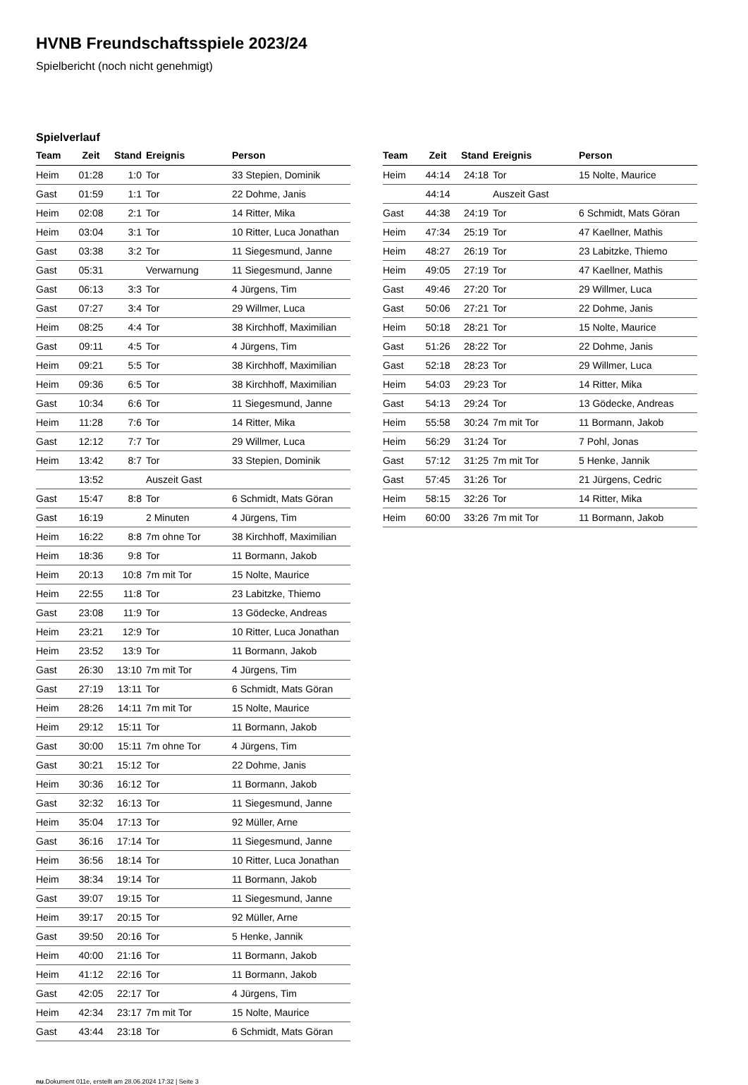HVNB Freundschaftsspiele 2023/24
Spielbericht (noch nicht genehmigt)
Spielverlauf
| Team | Zeit | Stand | Ereignis | Person |
| --- | --- | --- | --- | --- |
| Heim | 01:28 | 1:0 | Tor | 33 Stepien, Dominik |
| Gast | 01:59 | 1:1 | Tor | 22 Dohme, Janis |
| Heim | 02:08 | 2:1 | Tor | 14 Ritter, Mika |
| Heim | 03:04 | 3:1 | Tor | 10 Ritter, Luca Jonathan |
| Gast | 03:38 | 3:2 | Tor | 11 Siegesmund, Janne |
| Gast | 05:31 | | Verwarnung | 11 Siegesmund, Janne |
| Gast | 06:13 | 3:3 | Tor | 4 Jürgens, Tim |
| Gast | 07:27 | 3:4 | Tor | 29 Willmer, Luca |
| Heim | 08:25 | 4:4 | Tor | 38 Kirchhoff, Maximilian |
| Gast | 09:11 | 4:5 | Tor | 4 Jürgens, Tim |
| Heim | 09:21 | 5:5 | Tor | 38 Kirchhoff, Maximilian |
| Heim | 09:36 | 6:5 | Tor | 38 Kirchhoff, Maximilian |
| Gast | 10:34 | 6:6 | Tor | 11 Siegesmund, Janne |
| Heim | 11:28 | 7:6 | Tor | 14 Ritter, Mika |
| Gast | 12:12 | 7:7 | Tor | 29 Willmer, Luca |
| Heim | 13:42 | 8:7 | Tor | 33 Stepien, Dominik |
| | 13:52 | | Auszeit Gast | |
| Gast | 15:47 | 8:8 | Tor | 6 Schmidt, Mats Göran |
| Gast | 16:19 | | 2 Minuten | 4 Jürgens, Tim |
| Heim | 16:22 | 8:8 | 7m ohne Tor | 38 Kirchhoff, Maximilian |
| Heim | 18:36 | 9:8 | Tor | 11 Bormann, Jakob |
| Heim | 20:13 | 10:8 | 7m mit Tor | 15 Nolte, Maurice |
| Heim | 22:55 | 11:8 | Tor | 23 Labitzke, Thiemo |
| Gast | 23:08 | 11:9 | Tor | 13 Gödecke, Andreas |
| Heim | 23:21 | 12:9 | Tor | 10 Ritter, Luca Jonathan |
| Heim | 23:52 | 13:9 | Tor | 11 Bormann, Jakob |
| Gast | 26:30 | 13:10 | 7m mit Tor | 4 Jürgens, Tim |
| Gast | 27:19 | 13:11 | Tor | 6 Schmidt, Mats Göran |
| Heim | 28:26 | 14:11 | 7m mit Tor | 15 Nolte, Maurice |
| Heim | 29:12 | 15:11 | Tor | 11 Bormann, Jakob |
| Gast | 30:00 | 15:11 | 7m ohne Tor | 4 Jürgens, Tim |
| Gast | 30:21 | 15:12 | Tor | 22 Dohme, Janis |
| Heim | 30:36 | 16:12 | Tor | 11 Bormann, Jakob |
| Gast | 32:32 | 16:13 | Tor | 11 Siegesmund, Janne |
| Heim | 35:04 | 17:13 | Tor | 92 Müller, Arne |
| Gast | 36:16 | 17:14 | Tor | 11 Siegesmund, Janne |
| Heim | 36:56 | 18:14 | Tor | 10 Ritter, Luca Jonathan |
| Heim | 38:34 | 19:14 | Tor | 11 Bormann, Jakob |
| Gast | 39:07 | 19:15 | Tor | 11 Siegesmund, Janne |
| Heim | 39:17 | 20:15 | Tor | 92 Müller, Arne |
| Gast | 39:50 | 20:16 | Tor | 5 Henke, Jannik |
| Heim | 40:00 | 21:16 | Tor | 11 Bormann, Jakob |
| Heim | 41:12 | 22:16 | Tor | 11 Bormann, Jakob |
| Gast | 42:05 | 22:17 | Tor | 4 Jürgens, Tim |
| Heim | 42:34 | 23:17 | 7m mit Tor | 15 Nolte, Maurice |
| Gast | 43:44 | 23:18 | Tor | 6 Schmidt, Mats Göran |
| Team | Zeit | Stand | Ereignis | Person |
| --- | --- | --- | --- | --- |
| Heim | 44:14 | 24:18 | Tor | 15 Nolte, Maurice |
| | 44:14 | | Auszeit Gast | |
| Gast | 44:38 | 24:19 | Tor | 6 Schmidt, Mats Göran |
| Heim | 47:34 | 25:19 | Tor | 47 Kaellner, Mathis |
| Heim | 48:27 | 26:19 | Tor | 23 Labitzke, Thiemo |
| Heim | 49:05 | 27:19 | Tor | 47 Kaellner, Mathis |
| Gast | 49:46 | 27:20 | Tor | 29 Willmer, Luca |
| Gast | 50:06 | 27:21 | Tor | 22 Dohme, Janis |
| Heim | 50:18 | 28:21 | Tor | 15 Nolte, Maurice |
| Gast | 51:26 | 28:22 | Tor | 22 Dohme, Janis |
| Gast | 52:18 | 28:23 | Tor | 29 Willmer, Luca |
| Heim | 54:03 | 29:23 | Tor | 14 Ritter, Mika |
| Gast | 54:13 | 29:24 | Tor | 13 Gödecke, Andreas |
| Heim | 55:58 | 30:24 | 7m mit Tor | 11 Bormann, Jakob |
| Heim | 56:29 | 31:24 | Tor | 7 Pohl, Jonas |
| Gast | 57:12 | 31:25 | 7m mit Tor | 5 Henke, Jannik |
| Gast | 57:45 | 31:26 | Tor | 21 Jürgens, Cedric |
| Heim | 58:15 | 32:26 | Tor | 14 Ritter, Mika |
| Heim | 60:00 | 33:26 | 7m mit Tor | 11 Bormann, Jakob |
nu.Dokument 011e, erstellt am 28.06.2024 17:32 | Seite 3